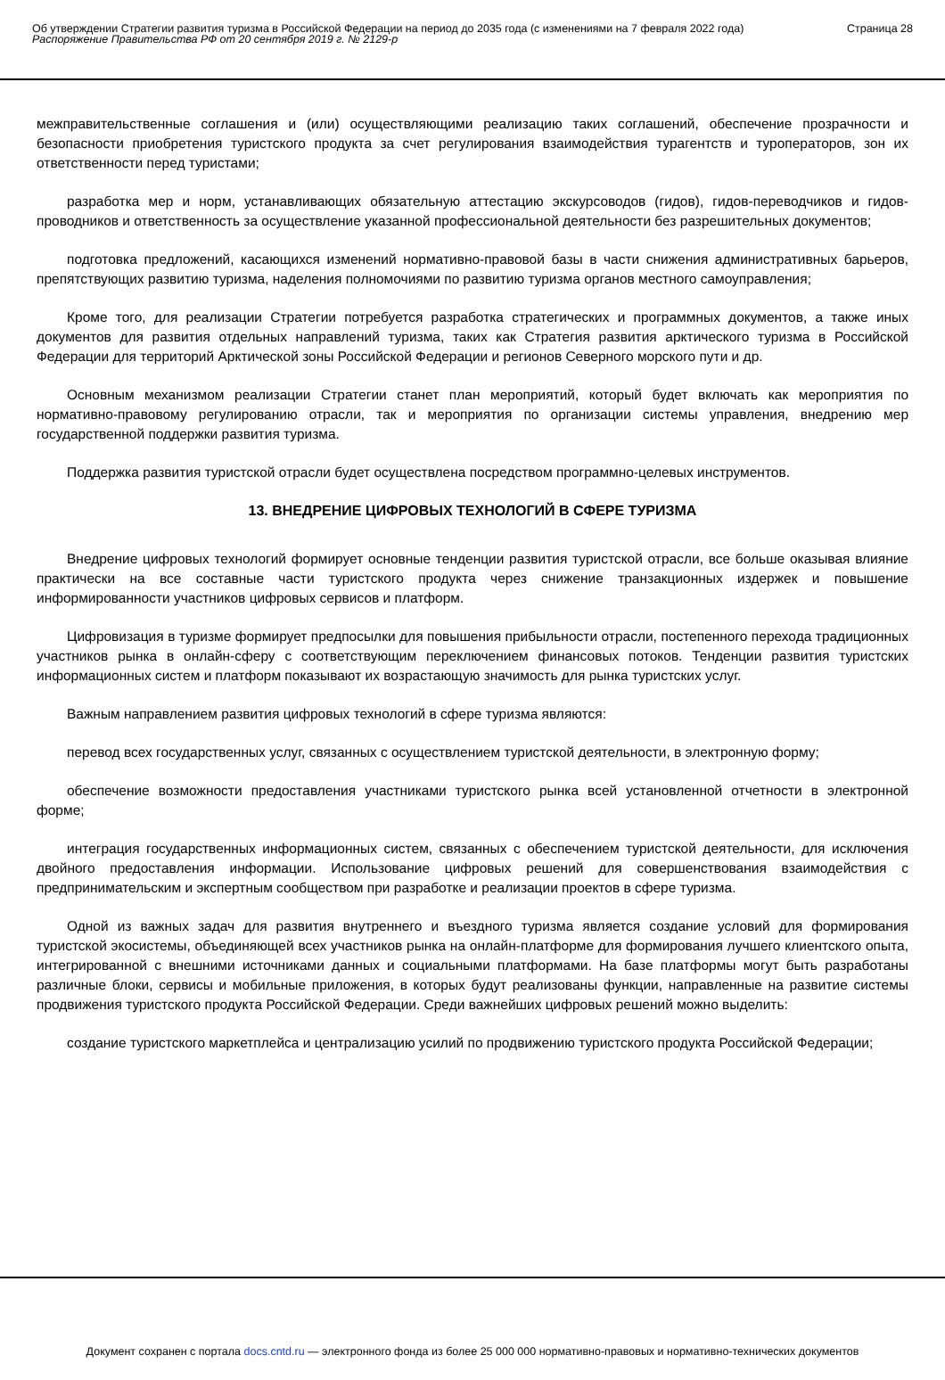Об утверждении Стратегии развития туризма в Российской Федерации на период до 2035 года (с изменениями на 7 февраля 2022 года)
Распоряжение Правительства РФ от 20 сентября 2019 г. № 2129-р
Страница 28
межправительственные соглашения и (или) осуществляющими реализацию таких соглашений, обеспечение прозрачности и безопасности приобретения туристского продукта за счет регулирования взаимодействия турагентств и туроператоров, зон их ответственности перед туристами;
разработка мер и норм, устанавливающих обязательную аттестацию экскурсоводов (гидов), гидов-переводчиков и гидов-проводников и ответственность за осуществление указанной профессиональной деятельности без разрешительных документов;
подготовка предложений, касающихся изменений нормативно-правовой базы в части снижения административных барьеров, препятствующих развитию туризма, наделения полномочиями по развитию туризма органов местного самоуправления;
Кроме того, для реализации Стратегии потребуется разработка стратегических и программных документов, а также иных документов для развития отдельных направлений туризма, таких как Стратегия развития арктического туризма в Российской Федерации для территорий Арктической зоны Российской Федерации и регионов Северного морского пути и др.
Основным механизмом реализации Стратегии станет план мероприятий, который будет включать как мероприятия по нормативно-правовому регулированию отрасли, так и мероприятия по организации системы управления, внедрению мер государственной поддержки развития туризма.
Поддержка развития туристской отрасли будет осуществлена посредством программно-целевых инструментов.
13. ВНЕДРЕНИЕ ЦИФРОВЫХ ТЕХНОЛОГИЙ В СФЕРЕ ТУРИЗМА
Внедрение цифровых технологий формирует основные тенденции развития туристской отрасли, все больше оказывая влияние практически на все составные части туристского продукта через снижение транзакционных издержек и повышение информированности участников цифровых сервисов и платформ.
Цифровизация в туризме формирует предпосылки для повышения прибыльности отрасли, постепенного перехода традиционных участников рынка в онлайн-сферу с соответствующим переключением финансовых потоков. Тенденции развития туристских информационных систем и платформ показывают их возрастающую значимость для рынка туристских услуг.
Важным направлением развития цифровых технологий в сфере туризма являются:
перевод всех государственных услуг, связанных с осуществлением туристской деятельности, в электронную форму;
обеспечение возможности предоставления участниками туристского рынка всей установленной отчетности в электронной форме;
интеграция государственных информационных систем, связанных с обеспечением туристской деятельности, для исключения двойного предоставления информации. Использование цифровых решений для совершенствования взаимодействия с предпринимательским и экспертным сообществом при разработке и реализации проектов в сфере туризма.
Одной из важных задач для развития внутреннего и въездного туризма является создание условий для формирования туристской экосистемы, объединяющей всех участников рынка на онлайн-платформе для формирования лучшего клиентского опыта, интегрированной с внешними источниками данных и социальными платформами. На базе платформы могут быть разработаны различные блоки, сервисы и мобильные приложения, в которых будут реализованы функции, направленные на развитие системы продвижения туристского продукта Российской Федерации. Среди важнейших цифровых решений можно выделить:
создание туристского маркетплейса и централизацию усилий по продвижению туристского продукта Российской Федерации;
Документ сохранен с портала docs.cntd.ru — электронного фонда из более 25 000 000 нормативно-правовых и нормативно-технических документов